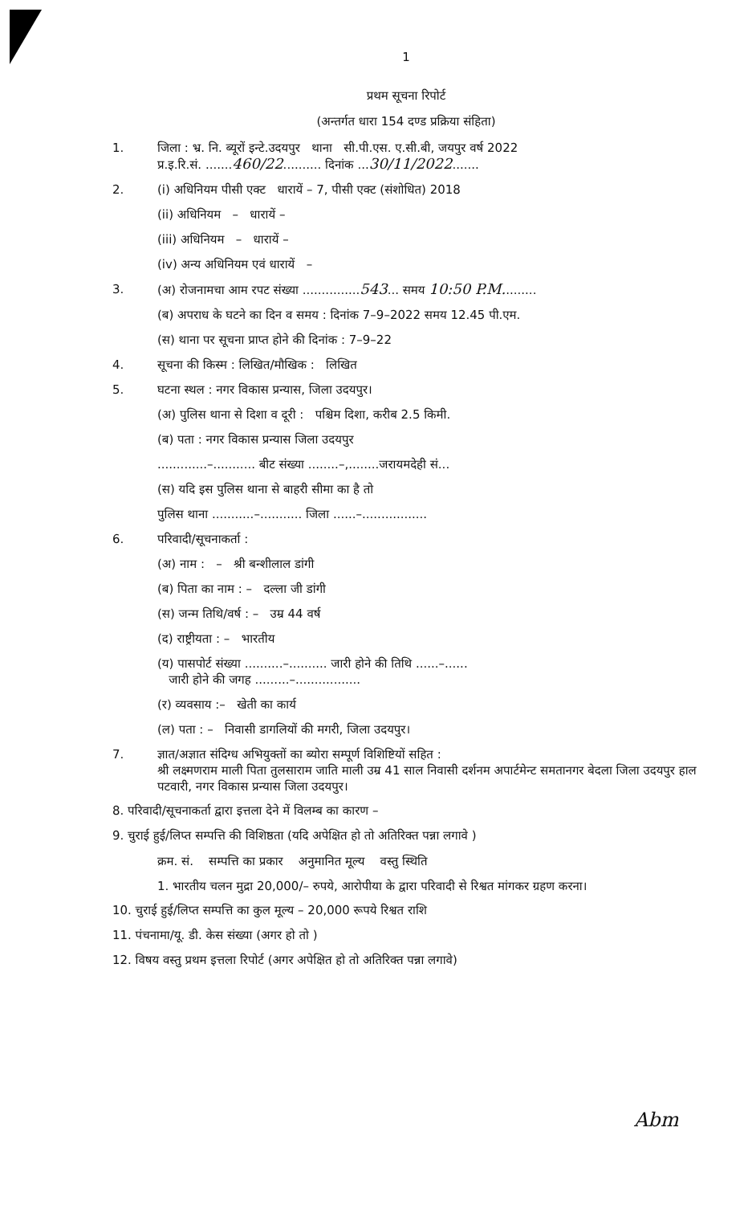1
प्रथम सूचना रिपोर्ट
(अन्तर्गत धारा 154 दण्ड प्रक्रिया संहिता)
1. जिला : भ्र. नि. ब्यूरों इन्टे.उदयपुर थाना सी.पी.एस. ए.सी.बी, जयपुर वर्ष 2022
प्र.इ.रि.सं. .......460/22.......... दिनांक ...30/11/2022.......
2. (i) अधिनियम पीसी एक्ट धारायें – 7, पीसी एक्ट (संशोधित) 2018
(ii) अधिनियम – धारायें –
(iii) अधिनियम – धारायें –
(iv) अन्य अधिनियम एवं धारायें –
3. (अ) रोजनामचा आम रपट संख्या ...............543... समय 10:50 P.M.........
(ब) अपराध के घटने का दिन व समय : दिनांक 7–9–2022 समय 12.45 पी.एम.
(स) थाना पर सूचना प्राप्त होने की दिनांक : 7–9–22
4. सूचना की किस्म : लिखित/मौखिक : लिखित
5. घटना स्थल : नगर विकास प्रन्यास, जिला उदयपुर।
(अ) पुलिस थाना से दिशा व दूरी : पश्चिम दिशा, करीब 2.5 किमी.
(ब) पता : नगर विकास प्रन्यास जिला उदयपुर
.............–........... बीट संख्या ........–,........जरायमदेही सं...
(स) यदि इस पुलिस थाना से बाहरी सीमा का है तो
पुलिस थाना ...........–........... जिला ......–.................
6. परिवादी/सूचनाकर्ता :
(अ) नाम : – श्री बन्शीलाल डांगी
(ब) पिता का नाम : – दल्ला जी डांगी
(स) जन्म तिथि/वर्ष : – उम्र 44 वर्ष
(द) राष्ट्रीयता : – भारतीय
(य) पासपोर्ट संख्या ..........–.......... जारी होने की तिथि ......–......
जारी होने की जगह .........–.................
(र) व्यवसाय :– खेती का कार्य
(ल) पता : – निवासी डागलियों की मगरी, जिला उदयपुर।
7. ज्ञात/अज्ञात संदिग्ध अभियुक्तों का ब्योरा सम्पूर्ण विशिष्टियों सहित :
श्री लक्ष्मणराम माली पिता तुलसाराम जाति माली उम्र 41 साल निवासी दर्शनम अपार्टमेन्ट समतानगर बेदला जिला उदयपुर हाल पटवारी, नगर विकास प्रन्यास जिला उदयपुर।
8. परिवादी/सूचनाकर्ता द्वारा इत्तला देने में विलम्ब का कारण –
9. चुराई हुई/लिप्त सम्पत्ति की विशिष्ठता (यदि अपेक्षित हो तो अतिरिक्त पन्ना लगावे )
क्रम. सं. सम्पत्ति का प्रकार अनुमानित मूल्य वस्तु स्थिति
1. भारतीय चलन मुद्रा 20,000/– रुपये, आरोपीया के द्वारा परिवादी से रिश्वत मांगकर ग्रहण करना।
10. चुराई हुई/लिप्त सम्पत्ति का कुल मूल्य – 20,000 रूपये रिश्वत राशि
11. पंचनामा/यू. डी. केस संख्या (अगर हो तो )
12. विषय वस्तु प्रथम इत्तला रिपोर्ट (अगर अपेक्षित हो तो अतिरिक्त पन्ना लगावे)
Abm